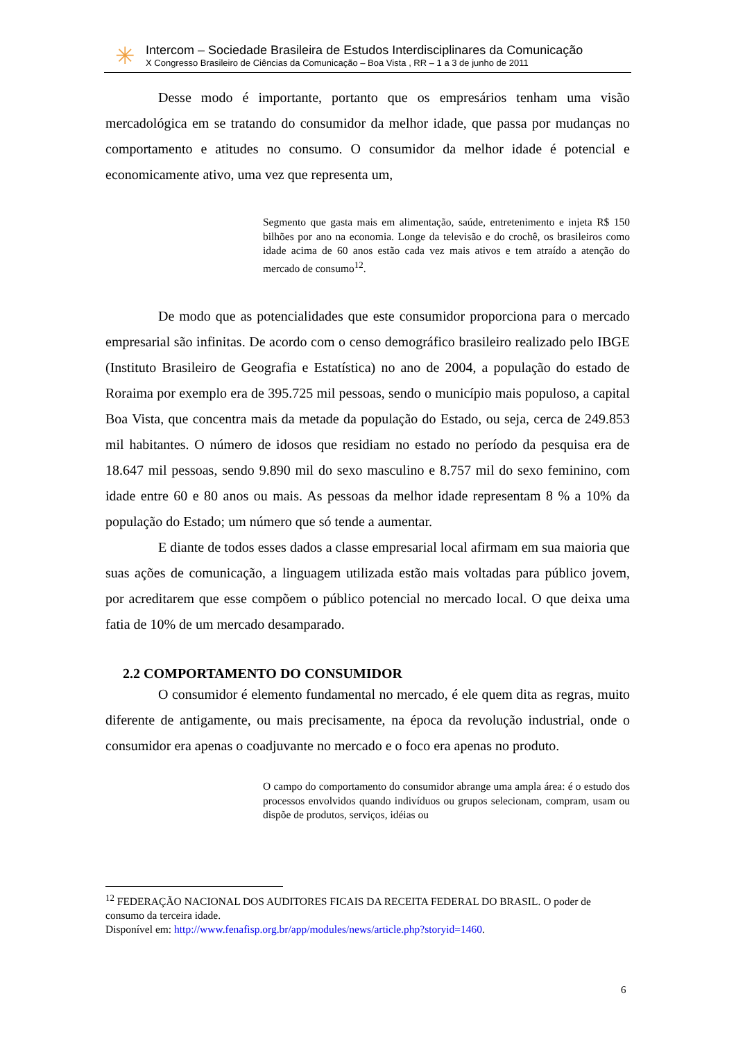✳
Intercom – Sociedade Brasileira de Estudos Interdisciplinares da Comunicação
X Congresso Brasileiro de Ciências da Comunicação – Boa Vista , RR – 1 a 3 de junho de 2011
Desse modo é importante, portanto que os empresários tenham uma visão mercadológica em se tratando do consumidor da melhor idade, que passa por mudanças no comportamento e atitudes no consumo. O consumidor da melhor idade é potencial e economicamente ativo, uma vez que representa um,
Segmento que gasta mais em alimentação, saúde, entretenimento e injeta R$ 150 bilhões por ano na economia. Longe da televisão e do crochê, os brasileiros como idade acima de 60 anos estão cada vez mais ativos e tem atraído a atenção do mercado de consumo<sup>12</sup>.
De modo que as potencialidades que este consumidor proporciona para o mercado empresarial são infinitas. De acordo com o censo demográfico brasileiro realizado pelo IBGE (Instituto Brasileiro de Geografia e Estatística) no ano de 2004, a população do estado de Roraima por exemplo era de 395.725 mil pessoas, sendo o município mais populoso, a capital Boa Vista, que concentra mais da metade da população do Estado, ou seja, cerca de 249.853 mil habitantes. O número de idosos que residiam no estado no período da pesquisa era de 18.647 mil pessoas, sendo 9.890 mil do sexo masculino e 8.757 mil do sexo feminino, com idade entre 60 e 80 anos ou mais. As pessoas da melhor idade representam 8 % a 10% da população do Estado; um número que só tende a aumentar.
E diante de todos esses dados a classe empresarial local afirmam em sua maioria que suas ações de comunicação, a linguagem utilizada estão mais voltadas para público jovem, por acreditarem que esse compõem o público potencial no mercado local. O que deixa uma fatia de 10% de um mercado desamparado.
2.2 COMPORTAMENTO DO CONSUMIDOR
O consumidor é elemento fundamental no mercado, é ele quem dita as regras, muito diferente de antigamente, ou mais precisamente, na época da revolução industrial, onde o consumidor era apenas o coadjuvante no mercado e o foco era apenas no produto.
O campo do comportamento do consumidor abrange uma ampla área: é o estudo dos processos envolvidos quando indivíduos ou grupos selecionam, compram, usam ou dispõe de produtos, serviços, idéias ou
<sup>12</sup> FEDERAÇÃO NACIONAL DOS AUDITORES FICAIS DA RECEITA FEDERAL DO BRASIL. O poder de consumo da terceira idade.
Disponível em: http://www.fenafisp.org.br/app/modules/news/article.php?storyid=1460.
6